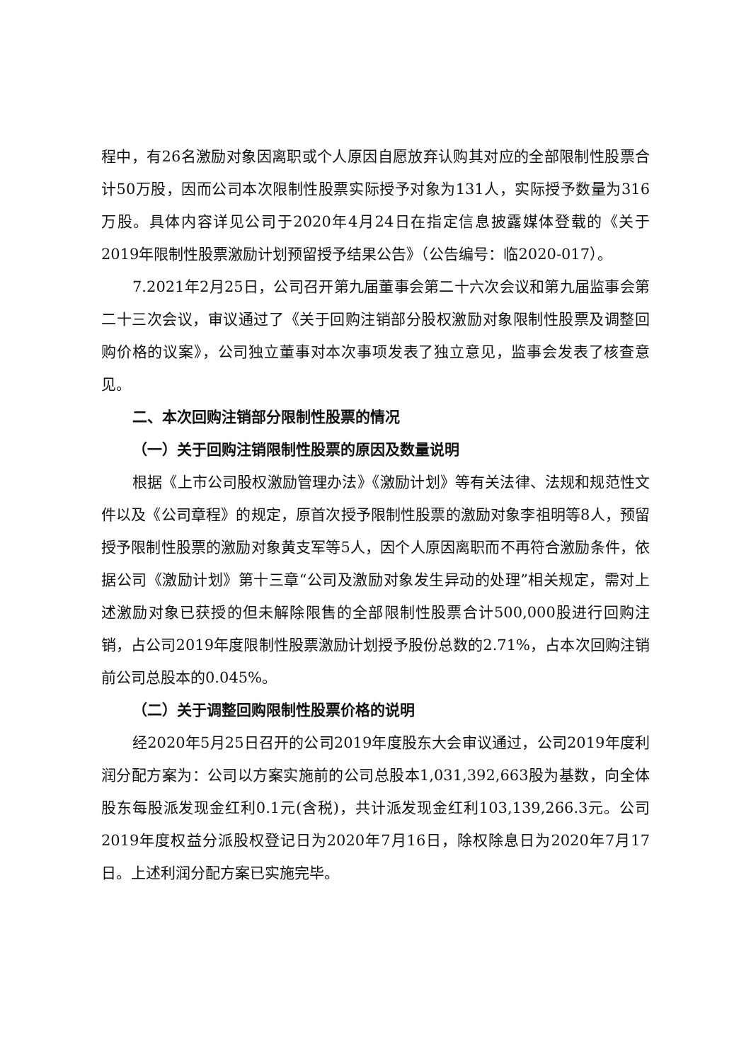程中，有26名激励对象因离职或个人原因自愿放弃认购其对应的全部限制性股票合计50万股，因而公司本次限制性股票实际授予对象为131人，实际授予数量为316万股。具体内容详见公司于2020年4月24日在指定信息披露媒体登载的《关于2019年限制性股票激励计划预留授予结果公告》（公告编号：临2020-017）。
7.2021年2月25日，公司召开第九届董事会第二十六次会议和第九届监事会第二十三次会议，审议通过了《关于回购注销部分股权激励对象限制性股票及调整回购价格的议案》，公司独立董事对本次事项发表了独立意见，监事会发表了核查意见。
二、本次回购注销部分限制性股票的情况
（一）关于回购注销限制性股票的原因及数量说明
根据《上市公司股权激励管理办法》《激励计划》等有关法律、法规和规范性文件以及《公司章程》的规定，原首次授予限制性股票的激励对象李祖明等8人，预留授予限制性股票的激励对象黄支军等5人，因个人原因离职而不再符合激励条件，依据公司《激励计划》第十三章“公司及激励对象发生异动的处理”相关规定，需对上述激励对象已获授的但未解除限售的全部限制性股票合计500,000股进行回购注销，占公司2019年度限制性股票激励计划授予股份总数的2.71%，占本次回购注销前公司总股本的0.045%。
（二）关于调整回购限制性股票价格的说明
经2020年5月25日召开的公司2019年度股东大会审议通过，公司2019年度利润分配方案为：公司以方案实施前的公司总股本1,031,392,663股为基数，向全体股东每股派发现金红利0.1元(含税)，共计派发现金红利103,139,266.3元。公司2019年度权益分派股权登记日为2020年7月16日，除权除息日为2020年7月17日。上述利润分配方案已实施完毕。